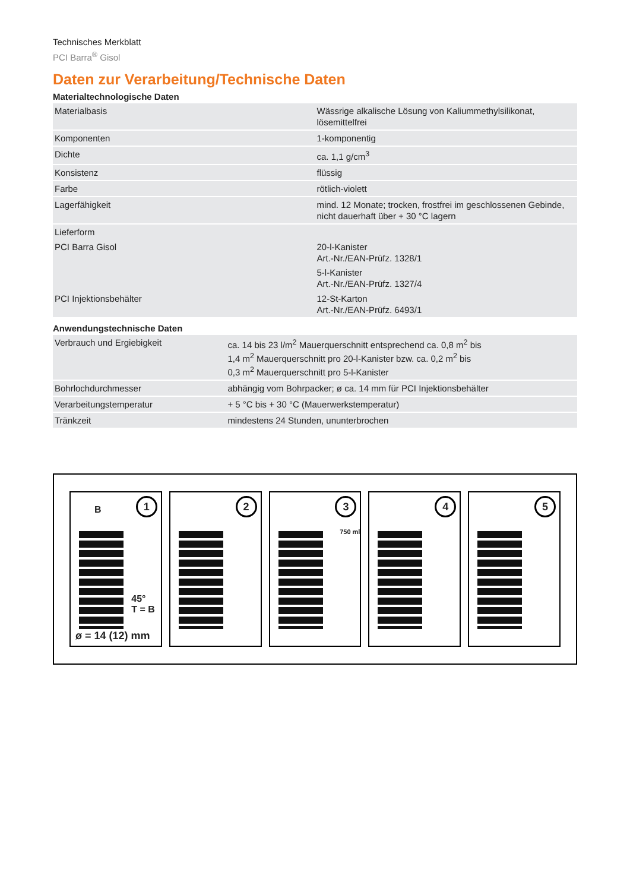Technisches Merkblatt
PCI Barra<sup>®</sup> Gisol
Daten zur Verarbeitung/Technische Daten
Materialtechnologische Daten
| Materialbasis | Wässrige alkalische Lösung von Kaliummethylsilikonat, lösemittelfrei |
| Komponenten | 1-komponentig |
| Dichte | ca. 1,1 g/cm<sup>3</sup> |
| Konsistenz | flüssig |
| Farbe | rötlich-violett |
| Lagerfähigkeit | mind. 12 Monate; trocken, frostfrei im geschlossenen Gebinde, nicht dauerhaft über + 30 °C lagern |
| Lieferform | |
| PCI Barra Gisol | 20-l-Kanister Art.-Nr./EAN-Prüfz. 1328/1 5-l-Kanister Art.-Nr./EAN-Prüfz. 1327/4 |
| PCI Injektionsbehälter | 12-St-Karton Art.-Nr./EAN-Prüfz. 6493/1 |
Anwendungstechnische Daten
| Verbrauch und Ergiebigkeit | ca. 14 bis 23 l/m<sup>2</sup> Mauerquerschnitt entsprechend ca. 0,8 m<sup>2</sup> bis 1,4 m<sup>2</sup> Mauerquerschnitt pro 20-l-Kanister bzw. ca. 0,2 m<sup>2</sup> bis 0,3 m<sup>2</sup> Mauerquerschnitt pro 5-l-Kanister |
| Bohrlochdurchmesser | abhängig vom Bohrpacker; ø ca. 14 mm für PCI Injektionsbehälter |
| Verarbeitungstemperatur | + 5 °C bis + 30 °C (Mauerwerkstemperatur) |
| Tränkzeit | mindestens 24 Stunden, ununterbrochen |
1
B
45°
T = B
ø = 14 (12) mm
2
3
750 ml
4
5